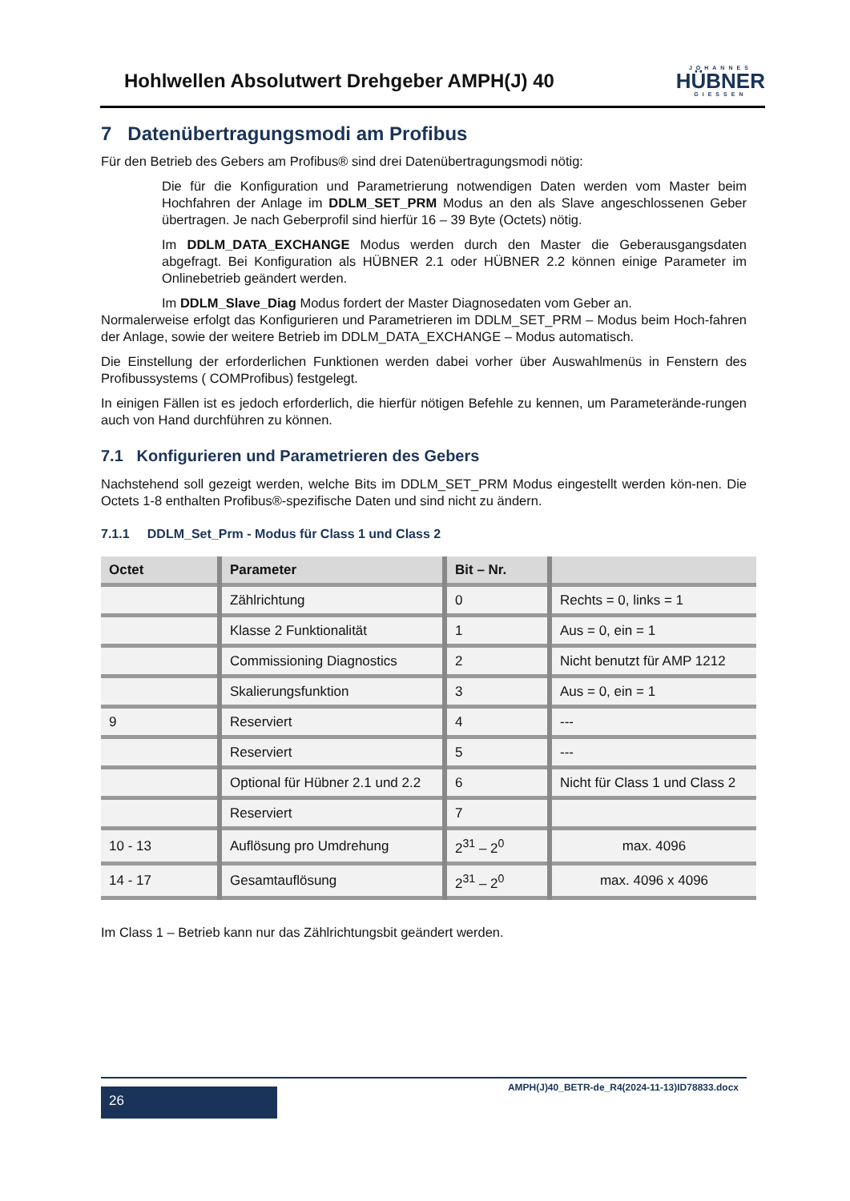Hohlwellen Absolutwert Drehgeber AMPH(J) 40
JOHANNES
HÜBNER
GIESSEN
7 Datenübertragungsmodi am Profibus
Für den Betrieb des Gebers am Profibus® sind drei Datenübertragungsmodi nötig:
Die für die Konfiguration und Parametrierung notwendigen Daten werden vom Master beim Hochfahren der Anlage im DDLM_SET_PRM Modus an den als Slave angeschlossenen Geber übertragen. Je nach Geberprofil sind hierfür 16 – 39 Byte (Octets) nötig.
Im DDLM_DATA_EXCHANGE Modus werden durch den Master die Geberausgangsdaten abgefragt. Bei Konfiguration als HÜBNER 2.1 oder HÜBNER 2.2 können einige Parameter im Onlinebetrieb geändert werden.
Im DDLM_Slave_Diag Modus fordert der Master Diagnosedaten vom Geber an.
Normalerweise erfolgt das Konfigurieren und Parametrieren im DDLM_SET_PRM – Modus beim Hoch-fahren der Anlage, sowie der weitere Betrieb im DDLM_DATA_EXCHANGE – Modus automatisch.
Die Einstellung der erforderlichen Funktionen werden dabei vorher über Auswahlmenüs in Fenstern des Profibussystems ( COMProfibus) festgelegt.
In einigen Fällen ist es jedoch erforderlich, die hierfür nötigen Befehle zu kennen, um Parameterände-rungen auch von Hand durchführen zu können.
7.1 Konfigurieren und Parametrieren des Gebers
Nachstehend soll gezeigt werden, welche Bits im DDLM_SET_PRM Modus eingestellt werden kön-nen. Die Octets 1-8 enthalten Profibus®-spezifische Daten und sind nicht zu ändern.
7.1.1 DDLM_Set_Prm - Modus für Class 1 und Class 2
| Octet | Parameter | Bit – Nr. | |
| --- | --- | --- | --- |
| | Zählrichtung | 0 | Rechts = 0, links = 1 |
| | Klasse 2 Funktionalität | 1 | Aus = 0, ein = 1 |
| | Commissioning Diagnostics | 2 | Nicht benutzt für AMP 1212 |
| | Skalierungsfunktion | 3 | Aus = 0, ein = 1 |
| 9 | Reserviert | 4 | --- |
| | Reserviert | 5 | --- |
| | Optional für Hübner 2.1 und 2.2 | 6 | Nicht für Class 1 und Class 2 |
| | Reserviert | 7 | |
| 10 - 13 | Auflösung pro Umdrehung | 2<sup>31</sup> – 2<sup>0</sup> | max. 4096 |
| 14 - 17 | Gesamtauflösung | 2<sup>31</sup> – 2<sup>0</sup> | max. 4096 x 4096 |
Im Class 1 – Betrieb kann nur das Zählrichtungsbit geändert werden.
26
AMPH(J)40_BETR-de_R4(2024-11-13)ID78833.docx